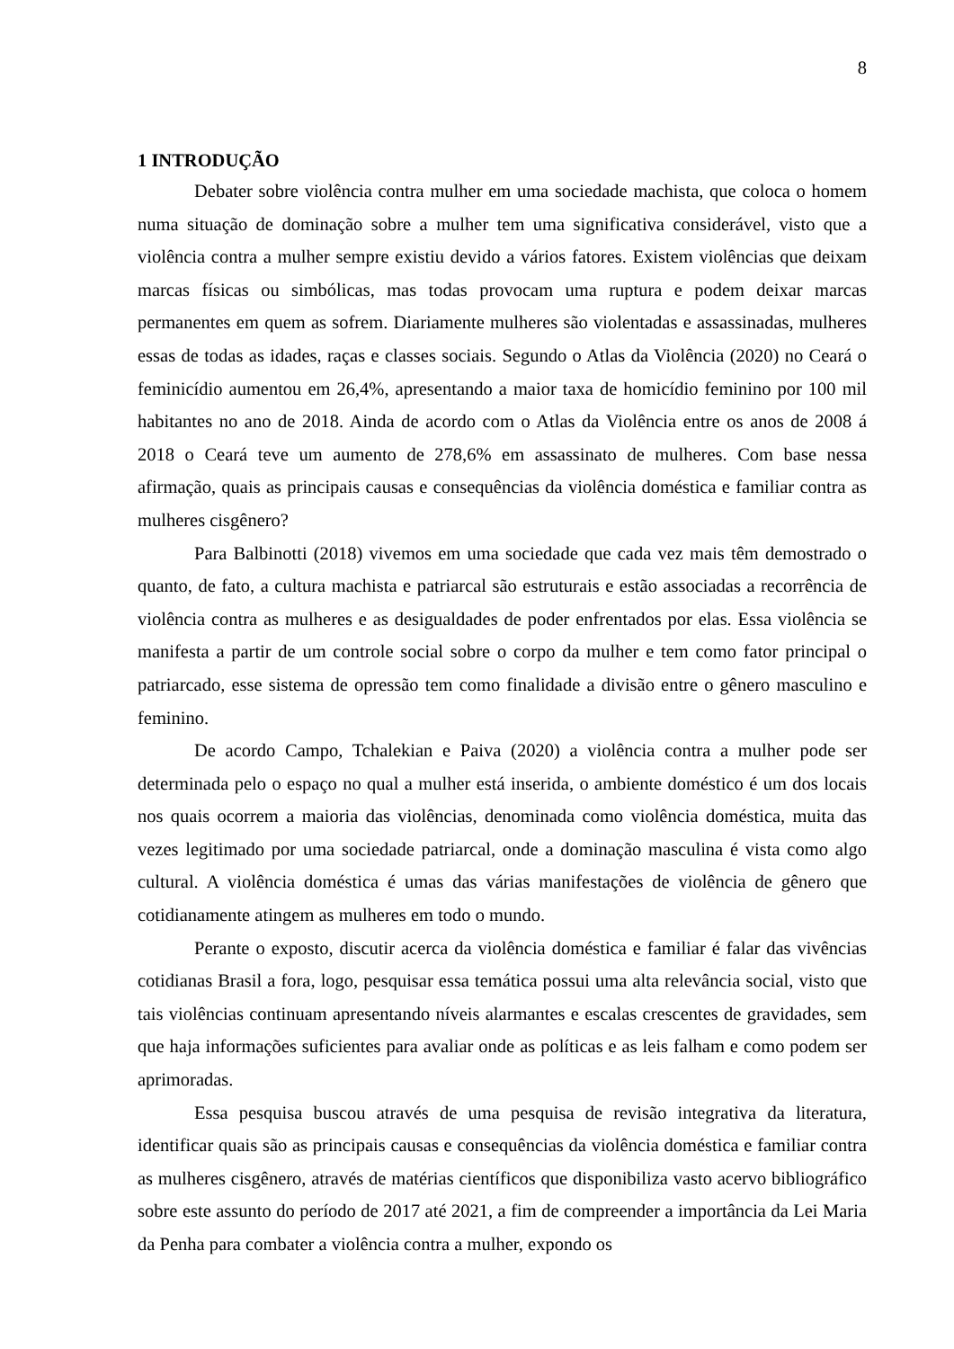8
1 INTRODUÇÃO
Debater sobre violência contra mulher em uma sociedade machista, que coloca o homem numa situação de dominação sobre a mulher tem uma significativa considerável, visto que a violência contra a mulher sempre existiu devido a vários fatores. Existem violências que deixam marcas físicas ou simbólicas, mas todas provocam uma ruptura e podem deixar marcas permanentes em quem as sofrem. Diariamente mulheres são violentadas e assassinadas, mulheres essas de todas as idades, raças e classes sociais. Segundo o Atlas da Violência (2020) no Ceará o feminicídio aumentou em 26,4%, apresentando a maior taxa de homicídio feminino por 100 mil habitantes no ano de 2018. Ainda de acordo com o Atlas da Violência entre os anos de 2008 á 2018 o Ceará teve um aumento de 278,6% em assassinato de mulheres. Com base nessa afirmação, quais as principais causas e consequências da violência doméstica e familiar contra as mulheres cisgênero?
Para Balbinotti (2018) vivemos em uma sociedade que cada vez mais têm demostrado o quanto, de fato, a cultura machista e patriarcal são estruturais e estão associadas a recorrência de violência contra as mulheres e as desigualdades de poder enfrentados por elas. Essa violência se manifesta a partir de um controle social sobre o corpo da mulher e tem como fator principal o patriarcado, esse sistema de opressão tem como finalidade a divisão entre o gênero masculino e feminino.
De acordo Campo, Tchalekian e Paiva (2020) a violência contra a mulher pode ser determinada pelo o espaço no qual a mulher está inserida, o ambiente doméstico é um dos locais nos quais ocorrem a maioria das violências, denominada como violência doméstica, muita das vezes legitimado por uma sociedade patriarcal, onde a dominação masculina é vista como algo cultural. A violência doméstica é umas das várias manifestações de violência de gênero que cotidianamente atingem as mulheres em todo o mundo.
Perante o exposto, discutir acerca da violência doméstica e familiar é falar das vivências cotidianas Brasil a fora, logo, pesquisar essa temática possui uma alta relevância social, visto que tais violências continuam apresentando níveis alarmantes e escalas crescentes de gravidades, sem que haja informações suficientes para avaliar onde as políticas e as leis falham e como podem ser aprimoradas.
Essa pesquisa buscou através de uma pesquisa de revisão integrativa da literatura, identificar quais são as principais causas e consequências da violência doméstica e familiar contra as mulheres cisgênero, através de matérias científicos que disponibiliza vasto acervo bibliográfico sobre este assunto do período de 2017 até 2021, a fim de compreender a importância da Lei Maria da Penha para combater a violência contra a mulher, expondo os